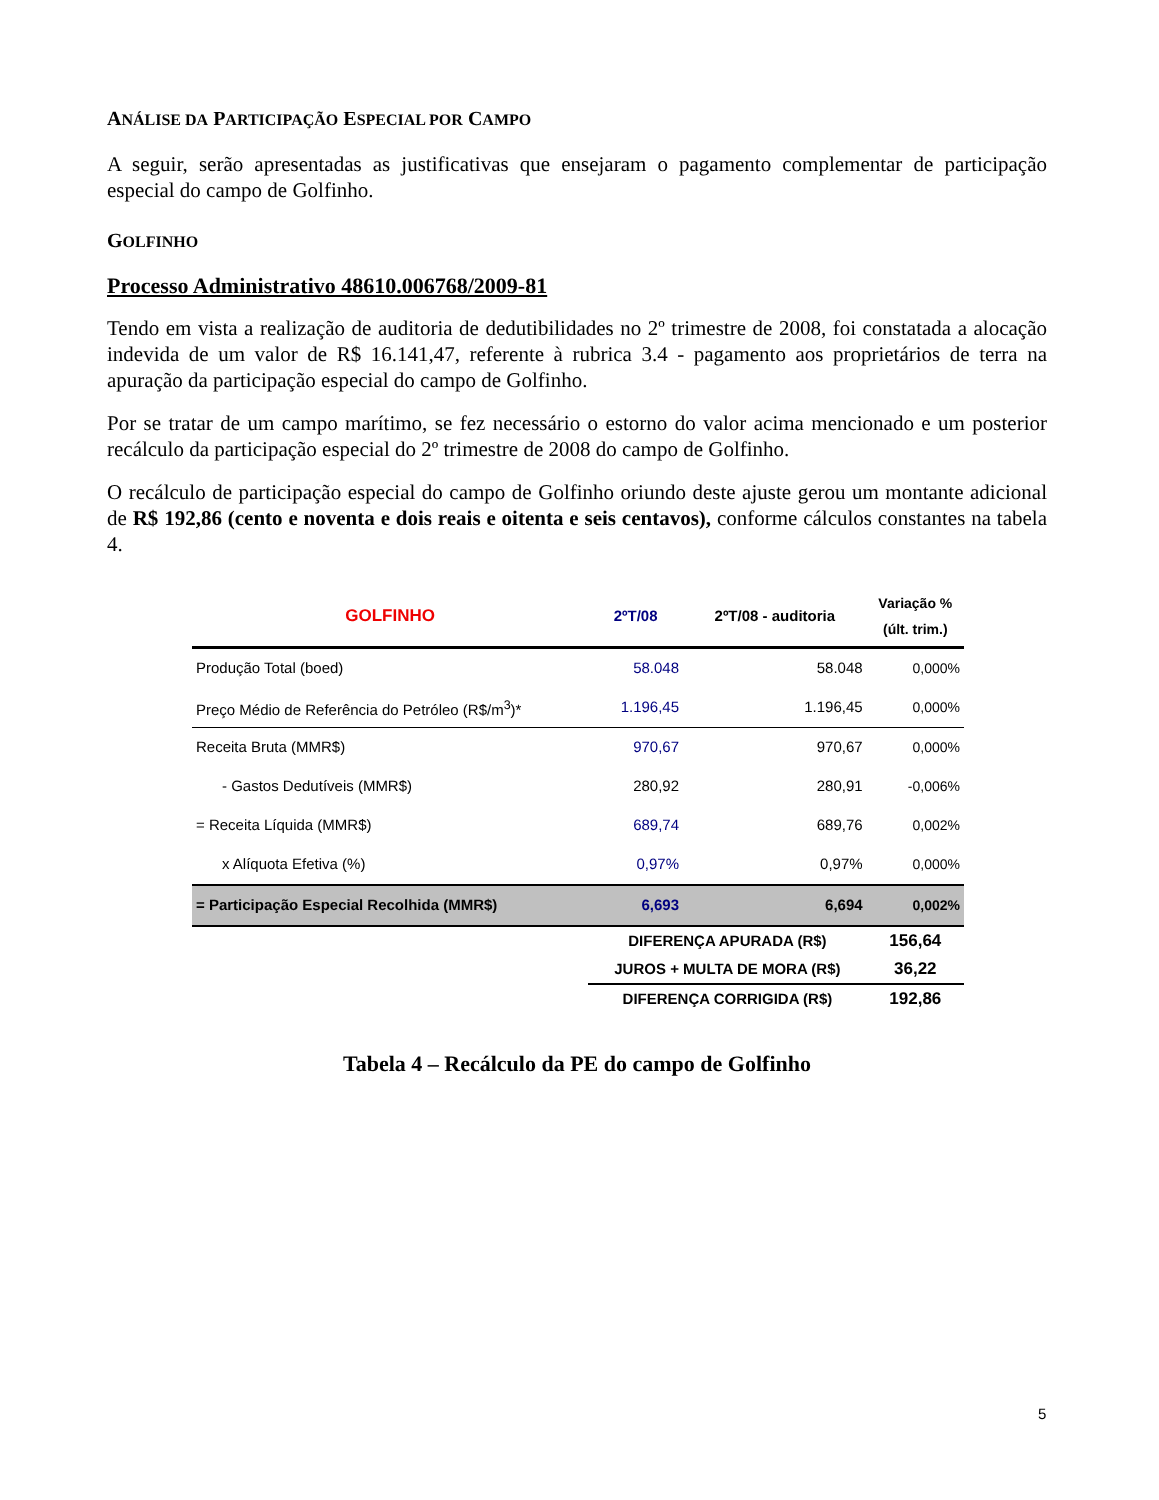ANÁLISE DA PARTICIPAÇÃO ESPECIAL POR CAMPO
A seguir, serão apresentadas as justificativas que ensejaram o pagamento complementar de participação especial do campo de Golfinho.
GOLFINHO
Processo Administrativo 48610.006768/2009-81
Tendo em vista a realização de auditoria de dedutibilidades no 2º trimestre de 2008, foi constatada a alocação indevida de um valor de R$ 16.141,47, referente à rubrica 3.4 - pagamento aos proprietários de terra na apuração da participação especial do campo de Golfinho.
Por se tratar de um campo marítimo, se fez necessário o estorno do valor acima mencionado e um posterior recálculo da participação especial do 2º trimestre de 2008 do campo de Golfinho.
O recálculo de participação especial do campo de Golfinho oriundo deste ajuste gerou um montante adicional de R$ 192,86 (cento e noventa e dois reais e oitenta e seis centavos), conforme cálculos constantes na tabela 4.
| GOLFINHO | 2ºT/08 | 2ºT/08 - auditoria | Variação % (últ. trim.) |
| --- | --- | --- | --- |
| Produção Total (boed) | 58.048 | 58.048 | 0,000% |
| Preço Médio de Referência do Petróleo (R$/m<sup>3</sup>)* | 1.196,45 | 1.196,45 | 0,000% |
| Receita Bruta (MMR$) | 970,67 | 970,67 | 0,000% |
| - Gastos Dedutíveis (MMR$) | 280,92 | 280,91 | -0,006% |
| = Receita Líquida (MMR$) | 689,74 | 689,76 | 0,002% |
| x Alíquota Efetiva (%) | 0,97% | 0,97% | 0,000% |
| = Participação Especial Recolhida (MMR$) | 6,693 | 6,694 | 0,002% |
| | DIFERENÇA APURADA (R$) | | 156,64 |
| | JUROS + MULTA DE MORA (R$) | | 36,22 |
| | DIFERENÇA CORRIGIDA (R$) | | 192,86 |
Tabela 4 – Recálculo da PE do campo de Golfinho
5